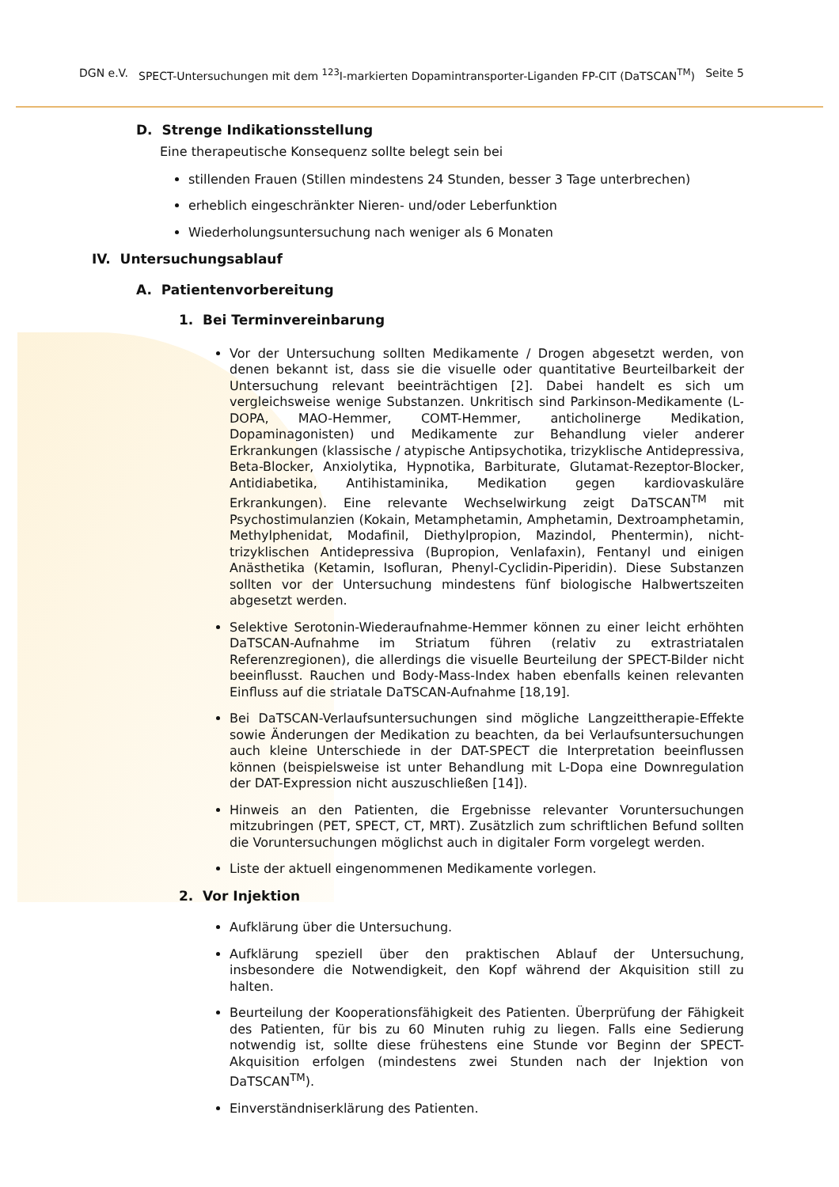DGN e.V. SPECT-Untersuchungen mit dem <sup>123</sup>I-markierten Dopamintransporter-Liganden FP-CIT (DaTSCAN<sup>TM</sup>) Seite 5
D. Strenge Indikationsstellung
Eine therapeutische Konsequenz sollte belegt sein bei
stillenden Frauen (Stillen mindestens 24 Stunden, besser 3 Tage unterbrechen)
erheblich eingeschränkter Nieren- und/oder Leberfunktion
Wiederholungsuntersuchung nach weniger als 6 Monaten
IV. Untersuchungsablauf
A. Patientenvorbereitung
1. Bei Terminvereinbarung
Vor der Untersuchung sollten Medikamente / Drogen abgesetzt werden, von denen bekannt ist, dass sie die visuelle oder quantitative Beurteilbarkeit der Untersuchung relevant beeinträchtigen [2]. Dabei handelt es sich um vergleichsweise wenige Substanzen. Unkritisch sind Parkinson-Medikamente (L-DOPA, MAO-Hemmer, COMT-Hemmer, anticholinerge Medikation, Dopaminagonisten) und Medikamente zur Behandlung vieler anderer Erkrankungen (klassische / atypische Antipsychotika, trizyklische Antidepressiva, Beta-Blocker, Anxiolytika, Hypnotika, Barbiturate, Glutamat-Rezeptor-Blocker, Antidiabetika, Antihistaminika, Medikation gegen kardiovaskuläre Erkrankungen). Eine relevante Wechselwirkung zeigt DaTSCAN<sup>TM</sup> mit Psychostimulanzien (Kokain, Metamphetamin, Amphetamin, Dextroamphetamin, Methylphenidat, Modafinil, Diethylpropion, Mazindol, Phentermin), nicht-trizyklischen Antidepressiva (Bupropion, Venlafaxin), Fentanyl und einigen Anästhetika (Ketamin, Isofluran, Phenyl-Cyclidin-Piperidin). Diese Substanzen sollten vor der Untersuchung mindestens fünf biologische Halbwertszeiten abgesetzt werden.
Selektive Serotonin-Wiederaufnahme-Hemmer können zu einer leicht erhöhten DaTSCAN-Aufnahme im Striatum führen (relativ zu extrastriatalen Referenzregionen), die allerdings die visuelle Beurteilung der SPECT-Bilder nicht beeinflusst. Rauchen und Body-Mass-Index haben ebenfalls keinen relevanten Einfluss auf die striatale DaTSCAN-Aufnahme [18,19].
Bei DaTSCAN-Verlaufsuntersuchungen sind mögliche Langzeittherapie-Effekte sowie Änderungen der Medikation zu beachten, da bei Verlaufsuntersuchungen auch kleine Unterschiede in der DAT-SPECT die Interpretation beeinflussen können (beispielsweise ist unter Behandlung mit L-Dopa eine Downregulation der DAT-Expression nicht auszuschließen [14]).
Hinweis an den Patienten, die Ergebnisse relevanter Voruntersuchungen mitzubringen (PET, SPECT, CT, MRT). Zusätzlich zum schriftlichen Befund sollten die Voruntersuchungen möglichst auch in digitaler Form vorgelegt werden.
Liste der aktuell eingenommenen Medikamente vorlegen.
2. Vor Injektion
Aufklärung über die Untersuchung.
Aufklärung speziell über den praktischen Ablauf der Untersuchung, insbesondere die Notwendigkeit, den Kopf während der Akquisition still zu halten.
Beurteilung der Kooperationsfähigkeit des Patienten. Überprüfung der Fähigkeit des Patienten, für bis zu 60 Minuten ruhig zu liegen. Falls eine Sedierung notwendig ist, sollte diese frühestens eine Stunde vor Beginn der SPECT-Akquisition erfolgen (mindestens zwei Stunden nach der Injektion von DaTSCAN<sup>TM</sup>).
Einverständniserklärung des Patienten.